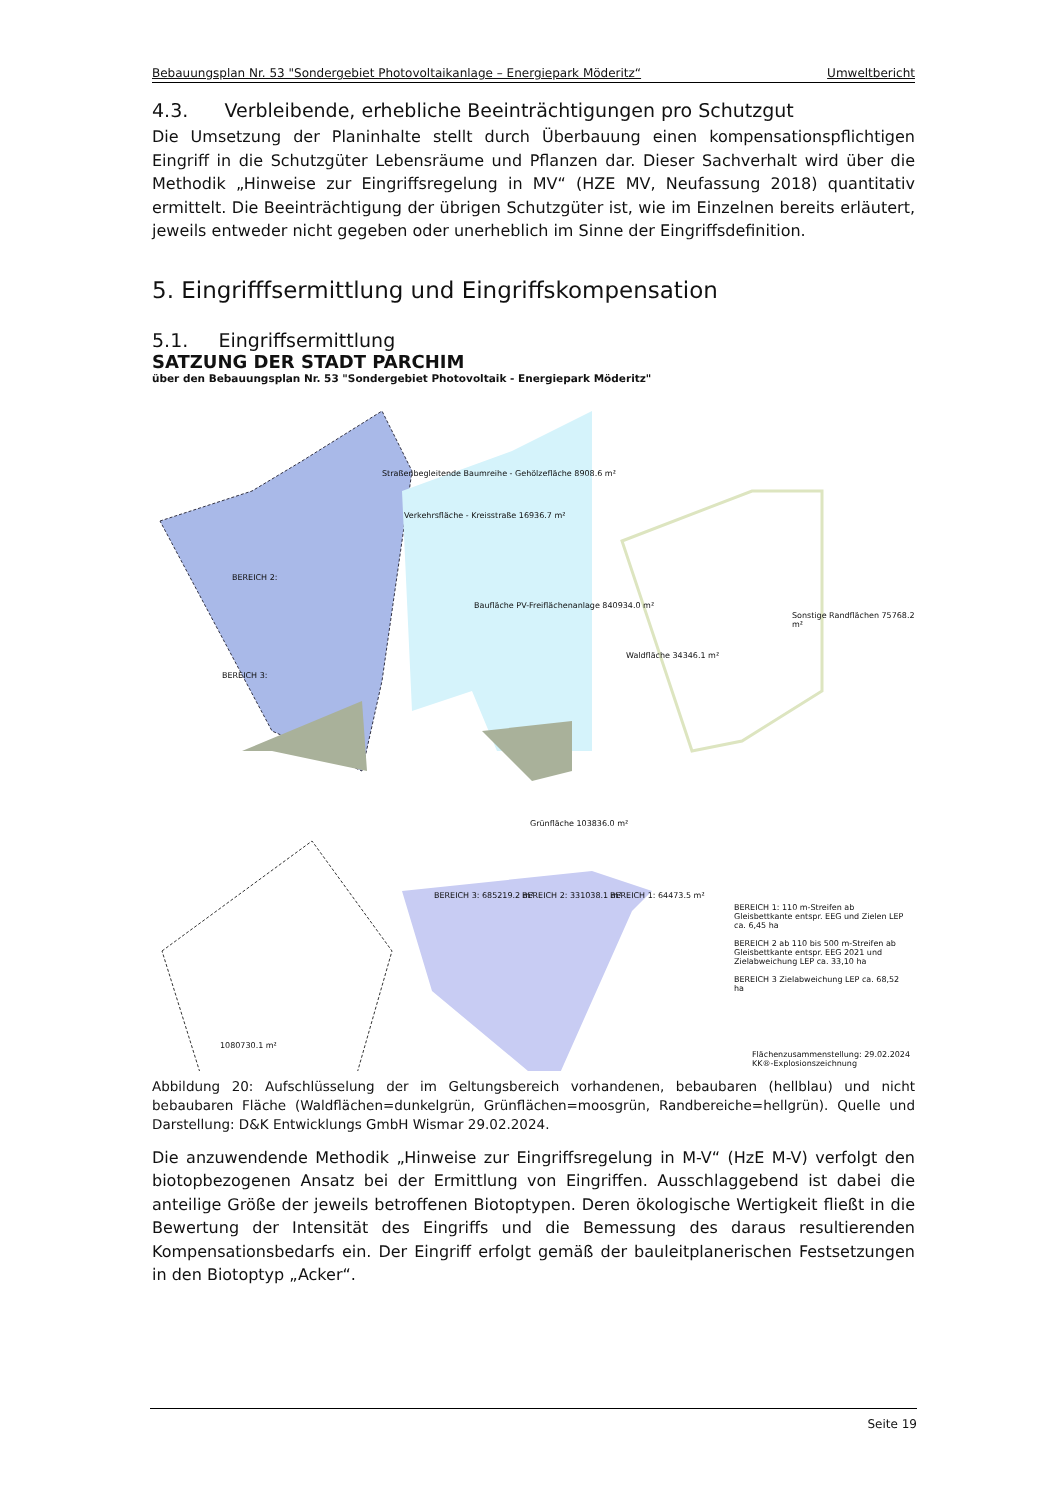Bebauungsplan Nr. 53 "Sondergebiet Photovoltaikanlage – Energiepark Möderitz“Umweltbericht
4.3. Verbleibende, erhebliche Beeinträchtigungen pro Schutzgut
Die Umsetzung der Planinhalte stellt durch Überbauung einen kompensationspflichtigen Eingriff in die Schutzgüter Lebensräume und Pflanzen dar. Dieser Sachverhalt wird über die Methodik „Hinweise zur Eingriffsregelung in MV“ (HZE MV, Neufassung 2018) quantitativ ermittelt. Die Beeinträchtigung der übrigen Schutzgüter ist, wie im Einzelnen bereits erläutert, jeweils entweder nicht gegeben oder unerheblich im Sinne der Eingriffsdefinition.
5. Eingrifffsermittlung und Eingriffskompensation
5.1. Eingriffsermittlung
SATZUNG DER STADT PARCHIM
über den Bebauungsplan Nr. 53 "Sondergebiet Photovoltaik - Energiepark Möderitz"
Straßenbegleitende Baumreihe - Gehölzefläche 8908.6 m²
Verkehrsfläche - Kreisstraße 16936.7 m²
BEREICH 2:
Baufläche PV-Freiflächenanlage 840934.0 m²
Sonstige Randflächen 75768.2 m²
BEREICH 3:
Waldfläche 34346.1 m²
Grünfläche 103836.0 m²
BEREICH 3: 685219.2 m² BEREICH 2: 331038.1 m² BEREICH 1: 64473.5 m²
BEREICH 1: 110 m-Streifen ab Gleisbettkante entspr. EEG und Zielen LEP ca. 6,45 ha
BEREICH 2 ab 110 bis 500 m-Streifen ab Gleisbettkante entspr. EEG 2021 und Zielabweichung LEP ca. 33,10 ha
BEREICH 3 Zielabweichung LEP ca. 68,52 ha
1080730.1 m²
Flächenzusammenstellung: 29.02.2024
KK®-Explosionszeichnung
Abbildung 20: Aufschlüsselung der im Geltungsbereich vorhandenen, bebaubaren (hellblau) und nicht bebaubaren Fläche (Waldflächen=dunkelgrün, Grünflächen=moosgrün, Randbereiche=hellgrün). Quelle und Darstellung: D&K Entwicklungs GmbH Wismar 29.02.2024.
Die anzuwendende Methodik „Hinweise zur Eingriffsregelung in M-V“ (HzE M-V) verfolgt den biotopbezogenen Ansatz bei der Ermittlung von Eingriffen. Ausschlaggebend ist dabei die anteilige Größe der jeweils betroffenen Biotoptypen. Deren ökologische Wertigkeit fließt in die Bewertung der Intensität des Eingriffs und die Bemessung des daraus resultierenden Kompensationsbedarfs ein. Der Eingriff erfolgt gemäß der bauleitplanerischen Festsetzungen in den Biotoptyp „Acker“.
Seite 19